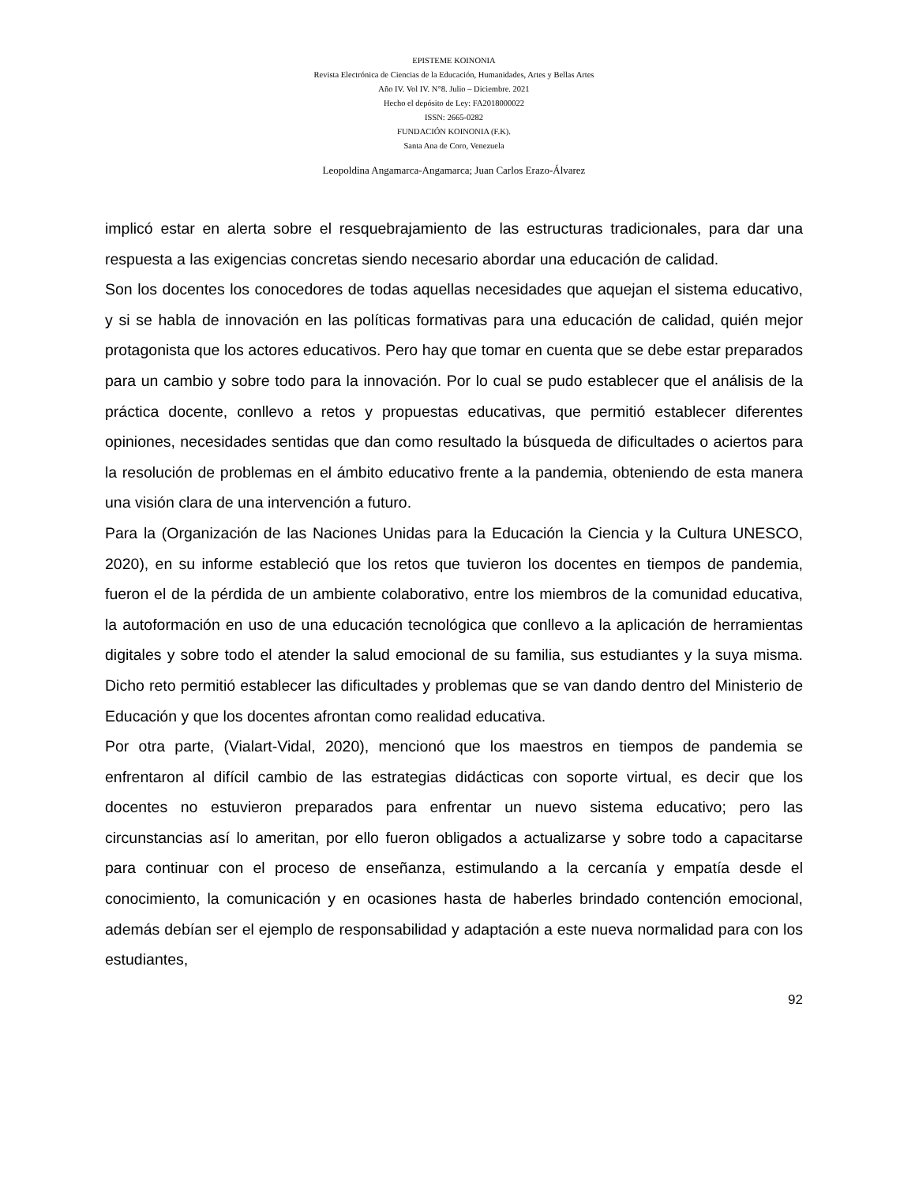EPISTEME KOINONIA
Revista Electrónica de Ciencias de la Educación, Humanidades, Artes y Bellas Artes
Año IV. Vol IV. N°8. Julio – Diciembre. 2021
Hecho el depósito de Ley: FA2018000022
ISSN: 2665-0282
FUNDACIÓN KOINONIA (F.K).
Santa Ana de Coro, Venezuela
Leopoldina Angamarca-Angamarca; Juan Carlos Erazo-Álvarez
implicó estar en alerta sobre el resquebrajamiento de las estructuras tradicionales, para dar una respuesta a las exigencias concretas siendo necesario abordar una educación de calidad.
Son los docentes los conocedores de todas aquellas necesidades que aquejan el sistema educativo, y si se habla de innovación en las políticas formativas para una educación de calidad, quién mejor protagonista que los actores educativos. Pero hay que tomar en cuenta que se debe estar preparados para un cambio y sobre todo para la innovación. Por lo cual se pudo establecer que el análisis de la práctica docente, conllevo a retos y propuestas educativas, que permitió establecer diferentes opiniones, necesidades sentidas que dan como resultado la búsqueda de dificultades o aciertos para la resolución de problemas en el ámbito educativo frente a la pandemia, obteniendo de esta manera una visión clara de una intervención a futuro.
Para la (Organización de las Naciones Unidas para la Educación la Ciencia y la Cultura UNESCO, 2020), en su informe estableció que los retos que tuvieron los docentes en tiempos de pandemia, fueron el de la pérdida de un ambiente colaborativo, entre los miembros de la comunidad educativa, la autoformación en uso de una educación tecnológica que conllevo a la aplicación de herramientas digitales y sobre todo el atender la salud emocional de su familia, sus estudiantes y la suya misma. Dicho reto permitió establecer las dificultades y problemas que se van dando dentro del Ministerio de Educación y que los docentes afrontan como realidad educativa.
Por otra parte, (Vialart-Vidal, 2020), mencionó que los maestros en tiempos de pandemia se enfrentaron al difícil cambio de las estrategias didácticas con soporte virtual, es decir que los docentes no estuvieron preparados para enfrentar un nuevo sistema educativo; pero las circunstancias así lo ameritan, por ello fueron obligados a actualizarse y sobre todo a capacitarse para continuar con el proceso de enseñanza, estimulando a la cercanía y empatía desde el conocimiento, la comunicación y en ocasiones hasta de haberles brindado contención emocional, además debían ser el ejemplo de responsabilidad y adaptación a este nueva normalidad para con los estudiantes,
92